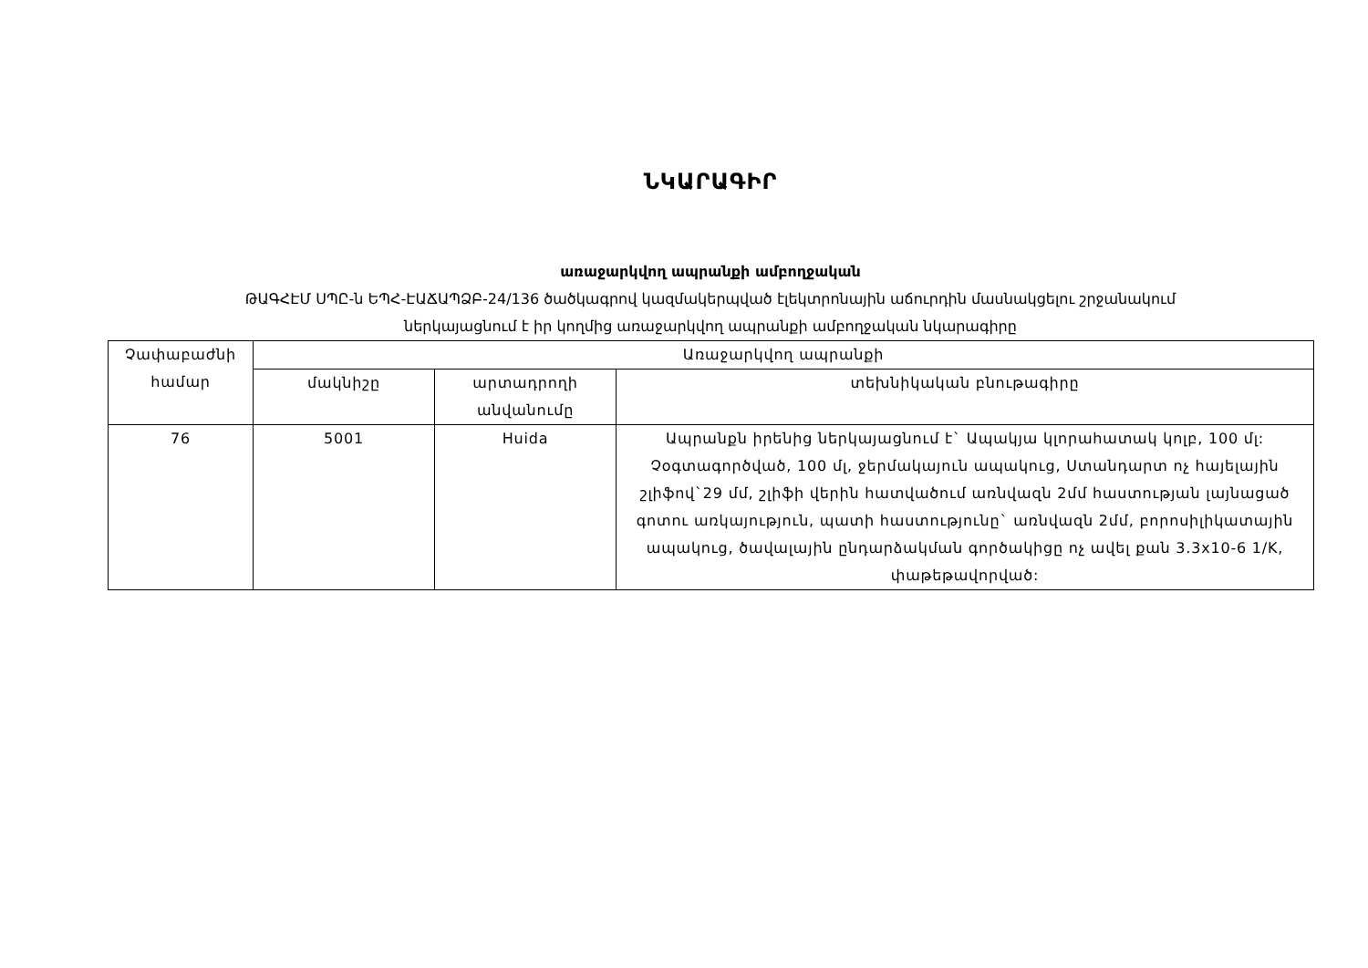ՆԿԱՐԱԳԻՐ
առաջարկվող ապրանքի ամբողջական
ԹԱԳՀԷՄ ՍՊԸ-ն ԵՊՀ-ԷԱՃԱՊՁԲ-24/136 ծածկագրով կազմակերպված էլեկտրոնային աճուրդին մասնակցելու շրջանակում
ներկայացնում է իր կողմից առաջարկվող ապրանքի ամբողջական նկարագիրը
| Չափաբաժնի համար | Առաջարկվող ապրանքի | | |
| --- | --- | --- | --- |
| | մակնիշը | արտադրողի անվանումը | տեխնիկական բնութագիրը |
| 76 | 5001 | Huida | Ապրանքն իրենից ներկայացնում է` Ապակյա կլորահատակ կոլբ, 100 մլ: Չօգտագործված, 100 մլ, ջերմակայուն ապակուց, Ստանդարտ ոչ հայելային շլիֆով`29 մմ, շլիֆի վերին հատվածում առնվազն 2մմ հաստության լայնացած գոտու առկայություն, պատի հաստությունը` առնվազն 2մմ, բորոսիլիկատային ապակուց, ծավալային ընդարձակման գործակիցը ոչ ավել քան 3.3x10-6 1/K, փաթեթավորված: |